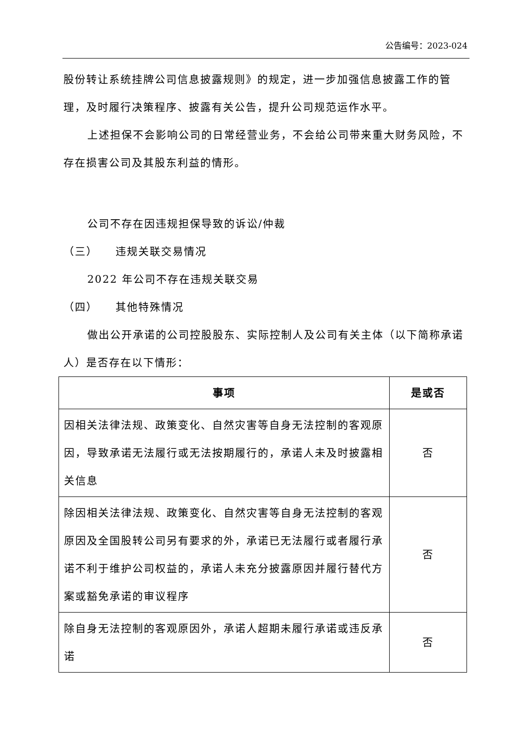公告编号：2023-024
股份转让系统挂牌公司信息披露规则》的规定，进一步加强信息披露工作的管理，及时履行决策程序、披露有关公告，提升公司规范运作水平。
上述担保不会影响公司的日常经营业务，不会给公司带来重大财务风险，不存在损害公司及其股东利益的情形。
公司不存在因违规担保导致的诉讼/仲裁
（三）　　违规关联交易情况
2022 年公司不存在违规关联交易
（四）　　其他特殊情况
做出公开承诺的公司控股股东、实际控制人及公司有关主体（以下简称承诺人）是否存在以下情形：
| 事项 | 是或否 |
| --- | --- |
| 因相关法律法规、政策变化、自然灾害等自身无法控制的客观原因，导致承诺无法履行或无法按期履行的，承诺人未及时披露相关信息 | 否 |
| 除因相关法律法规、政策变化、自然灾害等自身无法控制的客观原因及全国股转公司另有要求的外，承诺已无法履行或者履行承诺不利于维护公司权益的，承诺人未充分披露原因并履行替代方案或豁免承诺的审议程序 | 否 |
| 除自身无法控制的客观原因外，承诺人超期未履行承诺或违反承诺 | 否 |